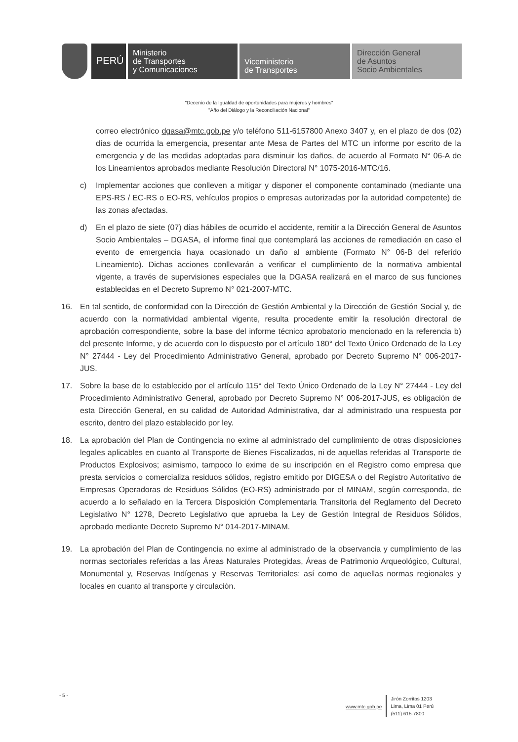PERÚ
Ministerio
de Transportes
y Comunicaciones
Viceministerio
de Transportes
Dirección General
de Asuntos
Socio Ambientales
"Decenio de la Igualdad de oportunidades para mujeres y hombres"
"Año del Diálogo y la Reconciliación Nacional"
correo electrónico dgasa@mtc.gob.pe y/o teléfono 511-6157800 Anexo 3407 y, en el plazo de dos (02) días de ocurrida la emergencia, presentar ante Mesa de Partes del MTC un informe por escrito de la emergencia y de las medidas adoptadas para disminuir los daños, de acuerdo al Formato N° 06-A de los Lineamientos aprobados mediante Resolución Directoral N° 1075-2016-MTC/16.
c) Implementar acciones que conlleven a mitigar y disponer el componente contaminado (mediante una EPS-RS / EC-RS o EO-RS, vehículos propios o empresas autorizadas por la autoridad competente) de las zonas afectadas.
d) En el plazo de siete (07) días hábiles de ocurrido el accidente, remitir a la Dirección General de Asuntos Socio Ambientales – DGASA, el informe final que contemplará las acciones de remediación en caso el evento de emergencia haya ocasionado un daño al ambiente (Formato N° 06-B del referido Lineamiento). Dichas acciones conllevarán a verificar el cumplimiento de la normativa ambiental vigente, a través de supervisiones especiales que la DGASA realizará en el marco de sus funciones establecidas en el Decreto Supremo N° 021-2007-MTC.
16. En tal sentido, de conformidad con la Dirección de Gestión Ambiental y la Dirección de Gestión Social y, de acuerdo con la normatividad ambiental vigente, resulta procedente emitir la resolución directoral de aprobación correspondiente, sobre la base del informe técnico aprobatorio mencionado en la referencia b) del presente Informe, y de acuerdo con lo dispuesto por el artículo 180° del Texto Único Ordenado de la Ley N° 27444 - Ley del Procedimiento Administrativo General, aprobado por Decreto Supremo N° 006-2017-JUS.
17. Sobre la base de lo establecido por el artículo 115° del Texto Único Ordenado de la Ley N° 27444 - Ley del Procedimiento Administrativo General, aprobado por Decreto Supremo N° 006-2017-JUS, es obligación de esta Dirección General, en su calidad de Autoridad Administrativa, dar al administrado una respuesta por escrito, dentro del plazo establecido por ley.
18. La aprobación del Plan de Contingencia no exime al administrado del cumplimiento de otras disposiciones legales aplicables en cuanto al Transporte de Bienes Fiscalizados, ni de aquellas referidas al Transporte de Productos Explosivos; asimismo, tampoco lo exime de su inscripción en el Registro como empresa que presta servicios o comercializa residuos sólidos, registro emitido por DIGESA o del Registro Autoritativo de Empresas Operadoras de Residuos Sólidos (EO-RS) administrado por el MINAM, según corresponda, de acuerdo a lo señalado en la Tercera Disposición Complementaria Transitoria del Reglamento del Decreto Legislativo N° 1278, Decreto Legislativo que aprueba la Ley de Gestión Integral de Residuos Sólidos, aprobado mediante Decreto Supremo N° 014-2017-MINAM.
19. La aprobación del Plan de Contingencia no exime al administrado de la observancia y cumplimiento de las normas sectoriales referidas a las Áreas Naturales Protegidas, Áreas de Patrimonio Arqueológico, Cultural, Monumental y, Reservas Indígenas y Reservas Territoriales; así como de aquellas normas regionales y locales en cuanto al transporte y circulación.
- 5 -
www.mtc.gob.pe Jirón Zorritos 1203
Lima, Lima 01 Perú
(511) 615-7800